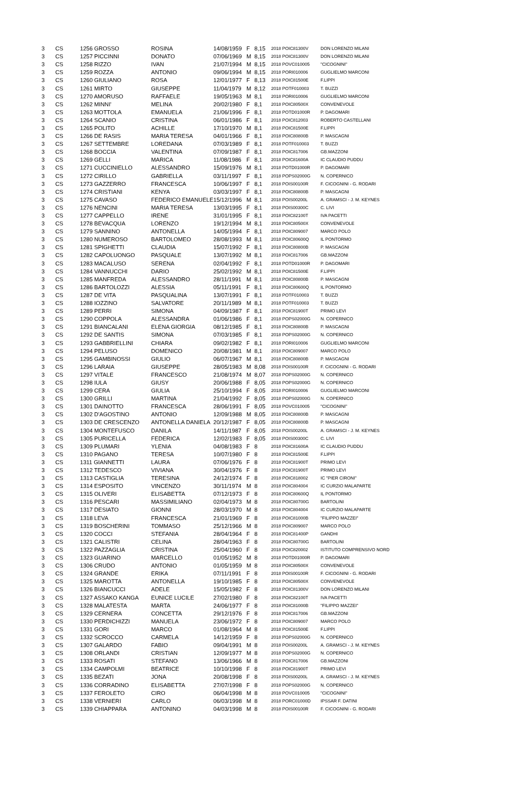| 3 | CS | 1256 GROSSO | ROSINA | 14/08/1959 | F | 8,15 | 2018 POIC81300V | DON LORENZO MILANI |
| 3 | CS | 1257 PICCINNI | DONATO | 07/06/1969 | M | 8,15 | 2018 POIC81300V | DON LORENZO MILANI |
| 3 | CS | 1258 RIZZO | IVAN | 21/07/1994 | M | 8,15 | 2018 POVC010005 | "CICOGNINI" |
| 3 | CS | 1259 ROZZA | ANTONIO | 09/06/1994 | M | 8,15 | 2018 PORI010006 | GUGLIELMO MARCONI |
| 3 | CS | 1260 GIULIANO | ROSA | 12/01/1977 | F | 8,13 | 2018 POIC81500E | F.LIPPI |
| 3 | CS | 1261 MIRTO | GIUSEPPE | 11/04/1979 | M | 8,12 | 2018 POTF010003 | T. BUZZI |
| 3 | CS | 1270 AMORUSO | RAFFAELE | 19/05/1963 | M | 8,1 | 2018 PORI010006 | GUGLIELMO MARCONI |
| 3 | CS | 1262 MINNI' | MELINA | 20/02/1980 | F | 8,1 | 2018 POIC80500X | CONVENEVOLE |
| 3 | CS | 1263 MOTTOLA | EMANUELA | 21/06/1996 | F | 8,1 | 2018 POTD01000R | P. DAGOMARI |
| 3 | CS | 1264 SCANIO | CRISTINA | 06/01/1986 | F | 8,1 | 2018 POIC812003 | ROBERTO CASTELLANI |
| 3 | CS | 1265 POLITO | ACHILLE | 17/10/1970 | M | 8,1 | 2018 POIC81500E | F.LIPPI |
| 3 | CS | 1266 DE RASIS | MARIA TERESA | 04/01/1966 | F | 8,1 | 2018 POIC80800B | P. MASCAGNI |
| 3 | CS | 1267 SETTEMBRE | LOREDANA | 07/03/1989 | F | 8,1 | 2018 POTF010003 | T. BUZZI |
| 3 | CS | 1268 BOCCIA | VALENTINA | 07/09/1987 | F | 8,1 | 2018 POIC817006 | GB.MAZZONI |
| 3 | CS | 1269 GELLI | MARICA | 11/08/1986 | F | 8,1 | 2018 POIC81600A | IC CLAUDIO PUDDU |
| 3 | CS | 1271 CUCCINIELLO | ALESSANDRO | 15/09/1976 | M | 8,1 | 2018 POTD01000R | P. DAGOMARI |
| 3 | CS | 1272 CIRILLO | GABRIELLA | 03/11/1997 | F | 8,1 | 2018 POPS02000G | N. COPERNICO |
| 3 | CS | 1273 GAZZERRO | FRANCESCA | 10/06/1997 | F | 8,1 | 2018 POIS00100R | F. CICOGNINI - G. RODARI |
| 3 | CS | 1274 CRISTIANI | KENYA | 03/03/1997 | F | 8,1 | 2018 POIC80800B | P. MASCAGNI |
| 3 | CS | 1275 CAVASO | FEDERICO EMANUELE | 15/12/1996 | M | 8,1 | 2018 POIS00200L | A. GRAMSCI - J. M. KEYNES |
| 3 | CS | 1276 NENCINI | MARIA TERESA | 13/03/1995 | F | 8,1 | 2018 POIS00300C | C. LIVI |
| 3 | CS | 1277 CAPPELLO | IRENE | 31/01/1995 | F | 8,1 | 2018 POIC82100T | IVA PACETTI |
| 3 | CS | 1278 BEVACQUA | LORENZO | 19/12/1994 | M | 8,1 | 2018 POIC80500X | CONVENEVOLE |
| 3 | CS | 1279 SANNINO | ANTONELLA | 14/05/1994 | F | 8,1 | 2018 POIC809007 | MARCO POLO |
| 3 | CS | 1280 NUMEROSO | BARTOLOMEO | 28/08/1993 | M | 8,1 | 2018 POIC80600Q | IL PONTORMO |
| 3 | CS | 1281 SPIGHETTI | CLAUDIA | 15/07/1992 | F | 8,1 | 2018 POIC80800B | P. MASCAGNI |
| 3 | CS | 1282 CAPOLUONGO | PASQUALE | 13/07/1992 | M | 8,1 | 2018 POIC817006 | GB.MAZZONI |
| 3 | CS | 1283 MACALUSO | SERENA | 02/04/1992 | F | 8,1 | 2018 POTD01000R | P. DAGOMARI |
| 3 | CS | 1284 VANNUCCHI | DARIO | 25/02/1992 | M | 8,1 | 2018 POIC81500E | F.LIPPI |
| 3 | CS | 1285 MANFREDA | ALESSANDRO | 28/11/1991 | M | 8,1 | 2018 POIC80800B | P. MASCAGNI |
| 3 | CS | 1286 BARTOLOZZI | ALESSIA | 05/11/1991 | F | 8,1 | 2018 POIC80600Q | IL PONTORMO |
| 3 | CS | 1287 DE VITA | PASQUALINA | 13/07/1991 | F | 8,1 | 2018 POTF010003 | T. BUZZI |
| 3 | CS | 1288 IOZZINO | SALVATORE | 20/11/1989 | M | 8,1 | 2018 POTF010003 | T. BUZZI |
| 3 | CS | 1289 PERRI | SIMONA | 04/09/1987 | F | 8,1 | 2018 POIC81900T | PRIMO LEVI |
| 3 | CS | 1290 COPPOLA | ALESSANDRA | 01/06/1986 | F | 8,1 | 2018 POPS02000G | N. COPERNICO |
| 3 | CS | 1291 BIANCALANI | ELENA GIORGIA | 08/12/1985 | F | 8,1 | 2018 POIC80800B | P. MASCAGNI |
| 3 | CS | 1292 DE SANTIS | SIMONA | 07/03/1985 | F | 8,1 | 2018 POPS02000G | N. COPERNICO |
| 3 | CS | 1293 GABBRIELLINI | CHIARA | 09/02/1982 | F | 8,1 | 2018 PORI010006 | GUGLIELMO MARCONI |
| 3 | CS | 1294 PELUSO | DOMENICO | 20/08/1981 | M | 8,1 | 2018 POIC809007 | MARCO POLO |
| 3 | CS | 1295 GAMBINOSSI | GIULIO | 06/07/1967 | M | 8,1 | 2018 POIC80800B | P. MASCAGNI |
| 3 | CS | 1296 LARAIA | GIUSEPPE | 28/05/1983 | M | 8,08 | 2018 POIS00100R | F. CICOGNINI - G. RODARI |
| 3 | CS | 1297 VITALE | FRANCESCO | 21/08/1974 | M | 8,07 | 2018 POPS02000G | N. COPERNICO |
| 3 | CS | 1298 IULA | GIUSY | 20/06/1988 | F | 8,05 | 2018 POPS02000G | N. COPERNICO |
| 3 | CS | 1299 CERA | GIULIA | 25/10/1994 | F | 8,05 | 2018 PORI010006 | GUGLIELMO MARCONI |
| 3 | CS | 1300 GRILLI | MARTINA | 21/04/1992 | F | 8,05 | 2018 POPS02000G | N. COPERNICO |
| 3 | CS | 1301 DAINOTTO | FRANCESCA | 28/06/1991 | F | 8,05 | 2018 POVC010005 | "CICOGNINI" |
| 3 | CS | 1302 D'AGOSTINO | ANTONIO | 12/09/1988 | M | 8,05 | 2018 POIC80800B | P. MASCAGNI |
| 3 | CS | 1303 DE CRESCENZO | ANTONELLA DANIELA | 20/12/1987 | F | 8,05 | 2018 POIC80800B | P. MASCAGNI |
| 3 | CS | 1304 MONTEFUSCO | DANILA | 14/11/1987 | F | 8,05 | 2018 POIS00200L | A. GRAMSCI - J. M. KEYNES |
| 3 | CS | 1305 PURICELLA | FEDERICA | 12/02/1983 | F | 8,05 | 2018 POIS00300C | C. LIVI |
| 3 | CS | 1309 PLUMARI | YLENIA | 04/08/1983 | F | 8 | 2018 POIC81600A | IC CLAUDIO PUDDU |
| 3 | CS | 1310 PAGANO | TERESA | 10/07/1980 | F | 8 | 2018 POIC81500E | F.LIPPI |
| 3 | CS | 1311 GIANNETTI | LAURA | 07/06/1976 | F | 8 | 2018 POIC81900T | PRIMO LEVI |
| 3 | CS | 1312 TEDESCO | VIVIANA | 30/04/1976 | F | 8 | 2018 POIC81900T | PRIMO LEVI |
| 3 | CS | 1313 CASTIGLIA | TERESINA | 24/12/1974 | F | 8 | 2018 POIC818002 | IC "PIER CIRONI" |
| 3 | CS | 1314 ESPOSITO | VINCENZO | 30/11/1974 | M | 8 | 2018 POIC804004 | IC CURZIO MALAPARTE |
| 3 | CS | 1315 OLIVERI | ELISABETTA | 07/12/1973 | F | 8 | 2018 POIC80600Q | IL PONTORMO |
| 3 | CS | 1316 PESCARI | MASSIMILIANO | 02/04/1973 | M | 8 | 2018 POIC80700G | BARTOLINI |
| 3 | CS | 1317 DESIATO | GIONNI | 28/03/1970 | M | 8 | 2018 POIC804004 | IC CURZIO MALAPARTE |
| 3 | CS | 1318 LEVA | FRANCESCA | 21/01/1969 | F | 8 | 2018 POIC81000B | "FILIPPO MAZZEI" |
| 3 | CS | 1319 BOSCHERINI | TOMMASO | 25/12/1966 | M | 8 | 2018 POIC809007 | MARCO POLO |
| 3 | CS | 1320 COCCI | STEFANIA | 28/04/1964 | F | 8 | 2018 POIC81400P | GANDHI |
| 3 | CS | 1321 CALISTRI | CELINA | 28/04/1963 | F | 8 | 2018 POIC80700G | BARTOLINI |
| 3 | CS | 1322 PAZZAGLIA | CRISTINA | 25/04/1960 | F | 8 | 2018 POIC820002 | ISTITUTO COMPRENSIVO NORD |
| 3 | CS | 1323 GUARINO | MARCELLO | 01/05/1952 | M | 8 | 2018 POTD01000R | P. DAGOMARI |
| 3 | CS | 1306 CRUDO | ANTONIO | 01/05/1959 | M | 8 | 2018 POIC80500X | CONVENEVOLE |
| 3 | CS | 1324 GRANDE | ERIKA | 07/11/1991 | F | 8 | 2018 POIS00100R | F. CICOGNINI - G. RODARI |
| 3 | CS | 1325 MAROTTA | ANTONELLA | 19/10/1985 | F | 8 | 2018 POIC80500X | CONVENEVOLE |
| 3 | CS | 1326 BIANCUCCI | ADELE | 15/05/1982 | F | 8 | 2018 POIC81300V | DON LORENZO MILANI |
| 3 | CS | 1327 ASSAKO KANGA | EUNICE LUCILE | 27/02/1980 | F | 8 | 2018 POIC82100T | IVA PACETTI |
| 3 | CS | 1328 MALATESTA | MARTA | 24/06/1977 | F | 8 | 2018 POIC81000B | "FILIPPO MAZZEI" |
| 3 | CS | 1329 CERNERA | CONCETTA | 29/12/1976 | F | 8 | 2018 POIC817006 | GB.MAZZONI |
| 3 | CS | 1330 PERDICHIZZI | MANUELA | 23/06/1972 | F | 8 | 2018 POIC809007 | MARCO POLO |
| 3 | CS | 1331 GORI | MARCO | 01/08/1964 | M | 8 | 2018 POIC81500E | F.LIPPI |
| 3 | CS | 1332 SCROCCO | CARMELA | 14/12/1959 | F | 8 | 2018 POPS02000G | N. COPERNICO |
| 3 | CS | 1307 GALARDO | FABIO | 09/04/1991 | M | 8 | 2018 POIS00200L | A. GRAMSCI - J. M. KEYNES |
| 3 | CS | 1308 ORLANDI | CRISTIAN | 12/09/1977 | M | 8 | 2018 POPS02000G | N. COPERNICO |
| 3 | CS | 1333 ROSATI | STEFANO | 13/06/1966 | M | 8 | 2018 POIC817006 | GB.MAZZONI |
| 3 | CS | 1334 CAMPOLMI | BEATRICE | 10/10/1998 | F | 8 | 2018 POIC81900T | PRIMO LEVI |
| 3 | CS | 1335 BEZATI | JONA | 20/08/1998 | F | 8 | 2018 POIS00200L | A. GRAMSCI - J. M. KEYNES |
| 3 | CS | 1336 CORRADINO | ELISABETTA | 27/07/1998 | F | 8 | 2018 POPS02000G | N. COPERNICO |
| 3 | CS | 1337 FEROLETO | CIRO | 06/04/1998 | M | 8 | 2018 POVC010005 | "CICOGNINI" |
| 3 | CS | 1338 VERNIERI | CARLO | 06/03/1998 | M | 8 | 2018 PORC01000D | IPSSAR F. DATINI |
| 3 | CS | 1339 CHIAPPARA | ANTONINO | 04/03/1998 | M | 8 | 2018 POIS00100R | F. CICOGNINI - G. RODARI |